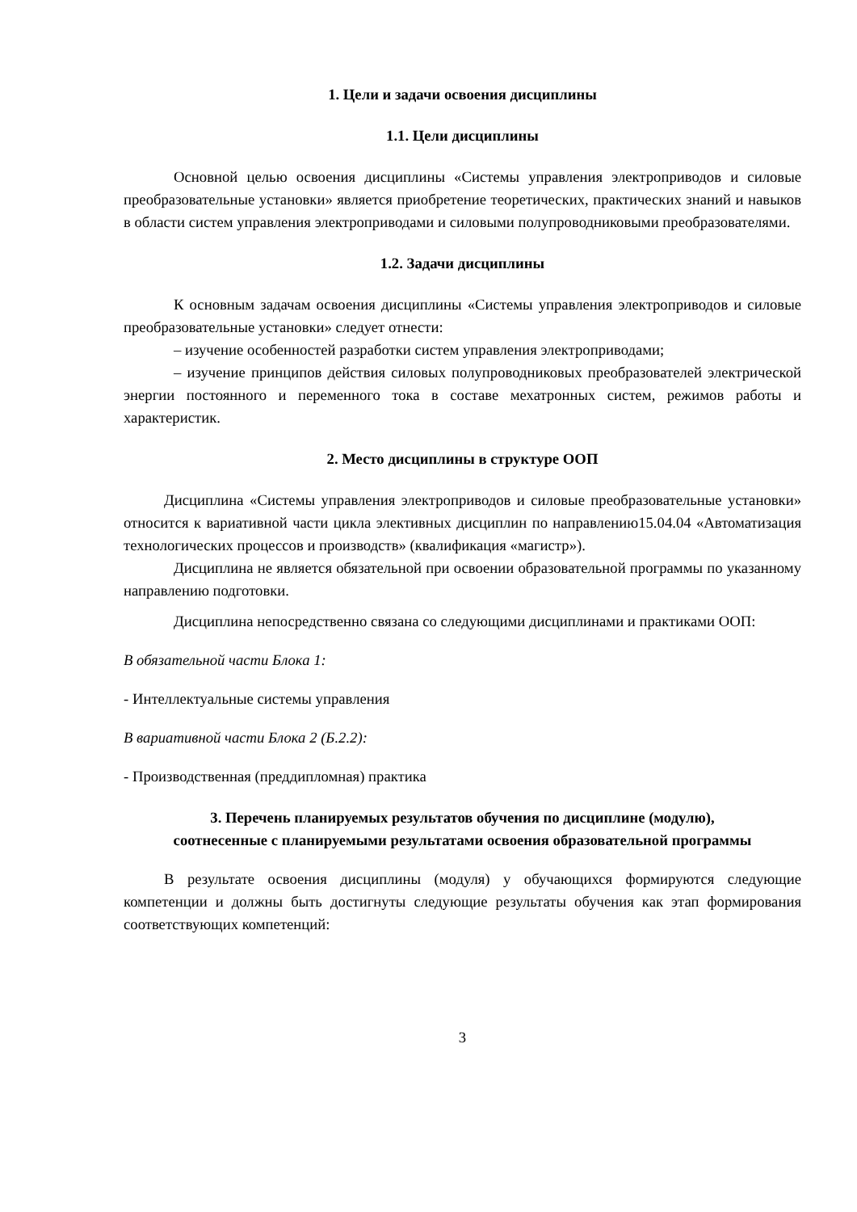1. Цели и задачи освоения дисциплины
1.1. Цели дисциплины
Основной целью освоения дисциплины «Системы управления электроприводов и силовые преобразовательные установки» является приобретение теоретических, практических знаний и навыков в области систем управления электроприводами и силовыми полупроводниковыми преобразователями.
1.2. Задачи дисциплины
К основным задачам освоения дисциплины «Системы управления электроприводов и силовые преобразовательные установки» следует отнести:
– изучение особенностей разработки систем управления электроприводами;
– изучение принципов действия силовых полупроводниковых преобразователей электрической энергии постоянного и переменного тока в составе мехатронных систем, режимов работы и характеристик.
2. Место дисциплины в структуре ООП
Дисциплина «Системы управления электроприводов и силовые преобразовательные установки» относится к вариативной части цикла элективных дисциплин по направлению15.04.04 «Автоматизация технологических процессов и производств» (квалификация «магистр»).
Дисциплина не является обязательной при освоении образовательной программы по указанному направлению подготовки.
Дисциплина непосредственно связана со следующими дисциплинами и практиками ООП:
В обязательной части Блока 1:
- Интеллектуальные системы управления
В вариативной части Блока 2 (Б.2.2):
- Производственная (преддипломная) практика
3. Перечень планируемых результатов обучения по дисциплине (модулю),
соотнесенные с планируемыми результатами освоения образовательной программы
В результате освоения дисциплины (модуля) у обучающихся формируются следующие компетенции и должны быть достигнуты следующие результаты обучения как этап формирования соответствующих компетенций:
3